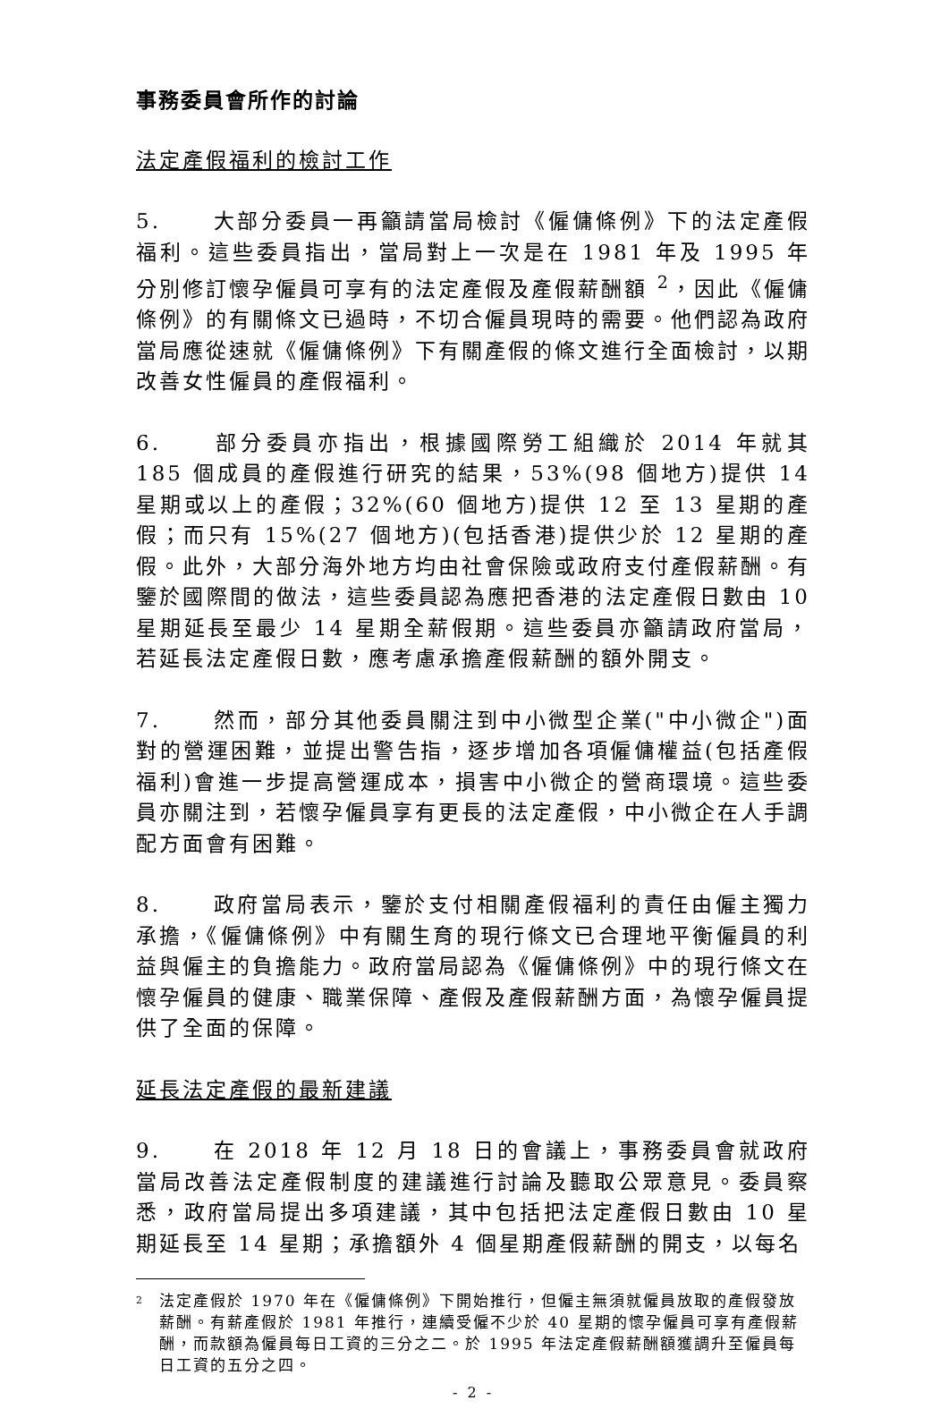事務委員會所作的討論
法定產假福利的檢討工作
5. 大部分委員一再籲請當局檢討《僱傭條例》下的法定產假福利。這些委員指出，當局對上一次是在 1981 年及 1995 年分別修訂懷孕僱員可享有的法定產假及產假薪酬額 <sup>2</sup>，因此《僱傭條例》的有關條文已過時，不切合僱員現時的需要。他們認為政府當局應從速就《僱傭條例》下有關產假的條文進行全面檢討，以期改善女性僱員的產假福利。
6. 部分委員亦指出，根據國際勞工組織於 2014 年就其 185 個成員的產假進行研究的結果，53%(98 個地方)提供 14 星期或以上的產假；32%(60 個地方)提供 12 至 13 星期的產假；而只有 15%(27 個地方)(包括香港)提供少於 12 星期的產假。此外，大部分海外地方均由社會保險或政府支付產假薪酬。有鑒於國際間的做法，這些委員認為應把香港的法定產假日數由 10 星期延長至最少 14 星期全薪假期。這些委員亦籲請政府當局，若延長法定產假日數，應考慮承擔產假薪酬的額外開支。
7. 然而，部分其他委員關注到中小微型企業("中小微企")面對的營運困難，並提出警告指，逐步增加各項僱傭權益(包括產假福利)會進一步提高營運成本，損害中小微企的營商環境。這些委員亦關注到，若懷孕僱員享有更長的法定產假，中小微企在人手調配方面會有困難。
8. 政府當局表示，鑒於支付相關產假福利的責任由僱主獨力承擔，《僱傭條例》中有關生育的現行條文已合理地平衡僱員的利益與僱主的負擔能力。政府當局認為《僱傭條例》中的現行條文在懷孕僱員的健康、職業保障、產假及產假薪酬方面，為懷孕僱員提供了全面的保障。
延長法定產假的最新建議
9. 在 2018 年 12 月 18 日的會議上，事務委員會就政府當局改善法定產假制度的建議進行討論及聽取公眾意見。委員察悉，政府當局提出多項建議，其中包括把法定產假日數由 10 星期延長至 14 星期；承擔額外 4 個星期產假薪酬的開支，以每名
2
法定產假於 1970 年在《僱傭條例》下開始推行，但僱主無須就僱員放取的產假發放薪酬。有薪產假於 1981 年推行，連續受僱不少於 40 星期的懷孕僱員可享有產假薪酬，而款額為僱員每日工資的三分之二。於 1995 年法定產假薪酬額獲調升至僱員每日工資的五分之四。
- 2 -